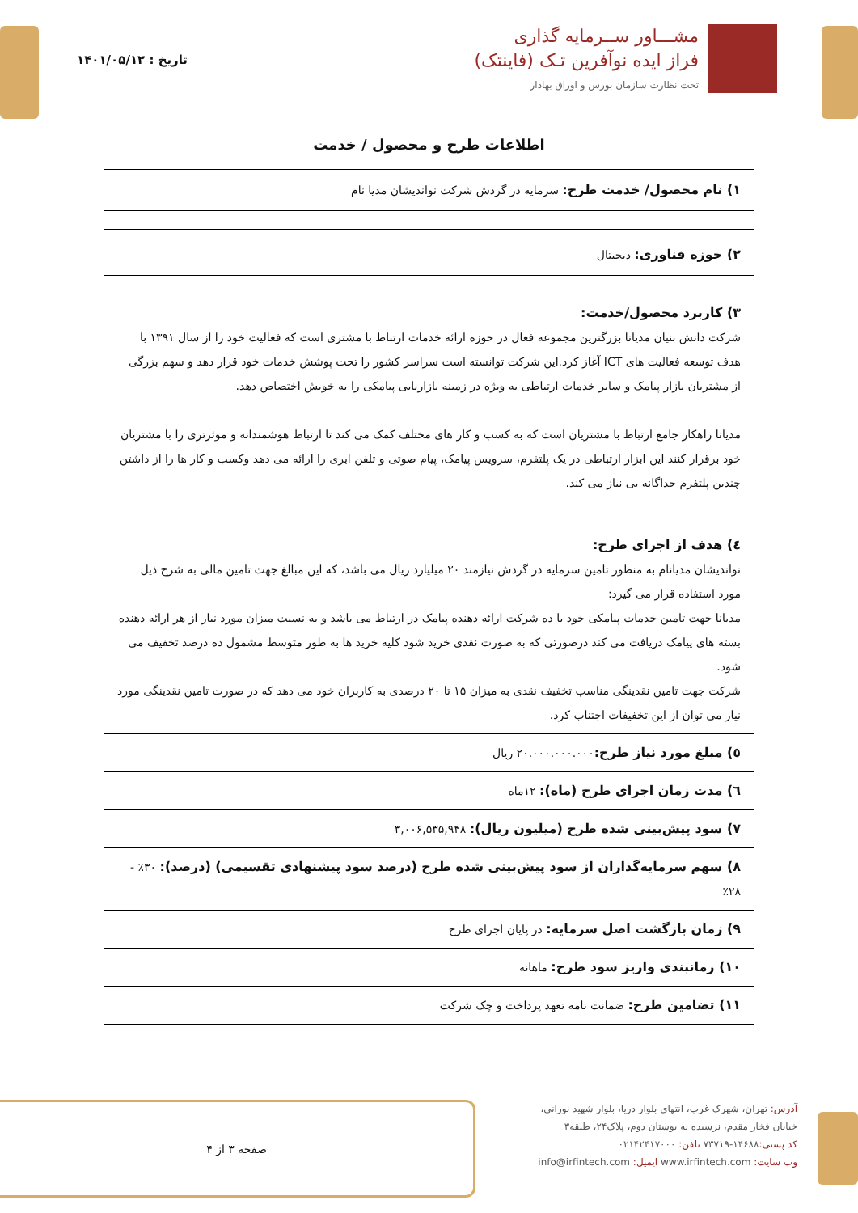مشـــاور ســرمایه گذاری
فراز ایده نوآفرین تـک (فاینتک)
تحت نظارت سازمان بورس و اوراق بهادار
تاریخ : ۱۴۰۱/۰۵/۱۲
اطلاعات طرح و محصول / خدمت
۱) نام محصول/ خدمت طرح: سرمایه در گردش شرکت نواندیشان مدیا نام
۲) حوزه فناوری: دیجیتال
| ۳) کاربرد محصول/خدمت: شرکت دانش بنیان مدیانا بزرگترین مجموعه فعال در حوزه ارائه خدمات ارتباط با مشتری است که فعالیت خود را از سال ۱۳۹۱ با هدف توسعه فعالیت های ICT آغاز کرد.این شرکت توانسته است سراسر کشور را تحت پوشش خدمات خود قرار دهد و سهم بزرگی از مشتریان بازار پیامک و سایر خدمات ارتباطی به ویژه در زمینه بازاریابی پیامکی را به خویش اختصاص دهد. مدیانا راهکار جامع ارتباط با مشتریان است که به کسب و کار های مختلف کمک می کند تا ارتباط هوشمندانه و موثرتری را با مشتریان خود برقرار کنند این ابزار ارتباطی در یک پلتفرم، سرویس پیامک، پیام صوتی و تلفن ابری را ارائه می دهد وکسب و کار ها را از داشتن چندین پلتفرم جداگانه بی نیاز می کند. |
| ٤) هدف از اجرای طرح: نواندیشان مدیانام به منظور تامین سرمایه در گردش نیازمند ۲۰ میلیارد ریال می باشد، که این مبالغ جهت تامین مالی به شرح ذیل مورد استفاده قرار می گیرد: مدیانا جهت تامین خدمات پیامکی خود با ده شرکت ارائه دهنده پیامک در ارتباط می باشد و به نسبت میزان مورد نیاز از هر ارائه دهنده بسته های پیامک دریافت می کند درصورتی که به صورت نقدی خرید شود کلیه خرید ها به طور متوسط مشمول ده درصد تخفیف می شود. شرکت جهت تامین نقدینگی مناسب تخفیف نقدی به میزان ۱۵ تا ۲۰ درصدی به کاربران خود می دهد که در صورت تامین نقدینگی مورد نیاز می توان از این تخفیفات اجتناب کرد. |
| ٥) مبلغ مورد نیاز طرح: ۲۰.۰۰۰.۰۰۰.۰۰۰ ریال |
| ٦) مدت زمان اجرای طرح (ماه): ۱۲ماه |
| ۷) سود پیش‌بینی شده طرح (میلیون ریال): ۳,۰۰۶,۵۳۵,۹۴۸ |
| ۸) سهم سرمایه‌گذاران از سود پیش‌بینی شده طرح (درصد سود پیشنهادی تقسیمی) (درصد): ۳۰٪ - ۲۸٪ |
| ۹) زمان بازگشت اصل سرمایه: در پایان اجرای طرح |
| ۱۰) زمانبندی واریز سود طرح: ماهانه |
| ۱۱) تضامین طرح: ضمانت نامه تعهد پرداخت و چک شرکت |
آدرس: تهران، شهرک غرب، انتهای بلوار دریا، بلوار شهید نورانی،
خیابان فخار مقدم، نرسیده به بوستان دوم، پلاک۲۴، طبقه۳
کد پستی: ۱۴۶۸۸-۷۳۷۱۹ تلفن: ۰۲۱۴۲۴۱۷۰۰۰
وب سایت: www.irfintech.com ایمیل: info@irfintech.com
صفحه ۳ از ۴